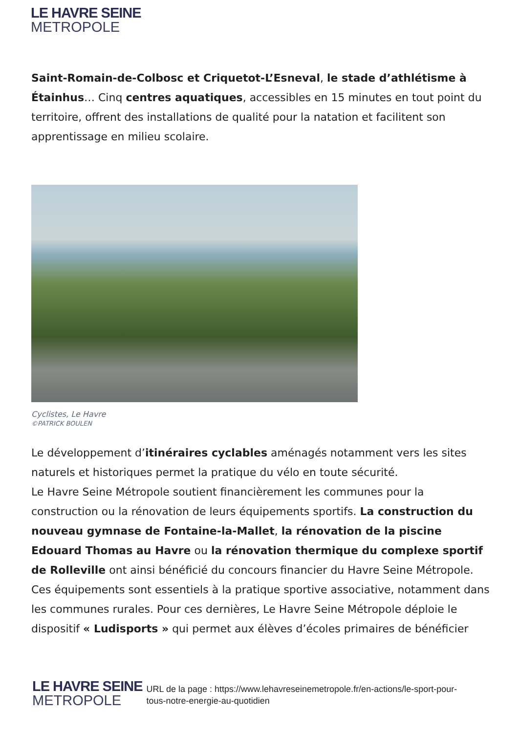LE HAVRE SEINE
METROPOLE
Saint-Romain-de-Colbosc et Criquetot-L’Esneval, le stade d’athlétisme à Étainhus… Cinq centres aquatiques, accessibles en 15 minutes en tout point du territoire, offrent des installations de qualité pour la natation et facilitent son apprentissage en milieu scolaire.
Cyclistes, Le Havre
©PATRICK BOULEN
Le développement d’itinéraires cyclables aménagés notamment vers les sites naturels et historiques permet la pratique du vélo en toute sécurité.
Le Havre Seine Métropole soutient financièrement les communes pour la construction ou la rénovation de leurs équipements sportifs. La construction du nouveau gymnase de Fontaine-la-Mallet, la rénovation de la piscine Edouard Thomas au Havre ou la rénovation thermique du complexe sportif de Rolleville ont ainsi bénéficié du concours financier du Havre Seine Métropole. Ces équipements sont essentiels à la pratique sportive associative, notamment dans les communes rurales. Pour ces dernières, Le Havre Seine Métropole déploie le dispositif « Ludisports » qui permet aux élèves d’écoles primaires de bénéficier
LE HAVRE SEINE
METROPOLE
URL de la page : https://www.lehavreseinemetropole.fr/en-actions/le-sport-pour-tous-notre-energie-au-quotidien